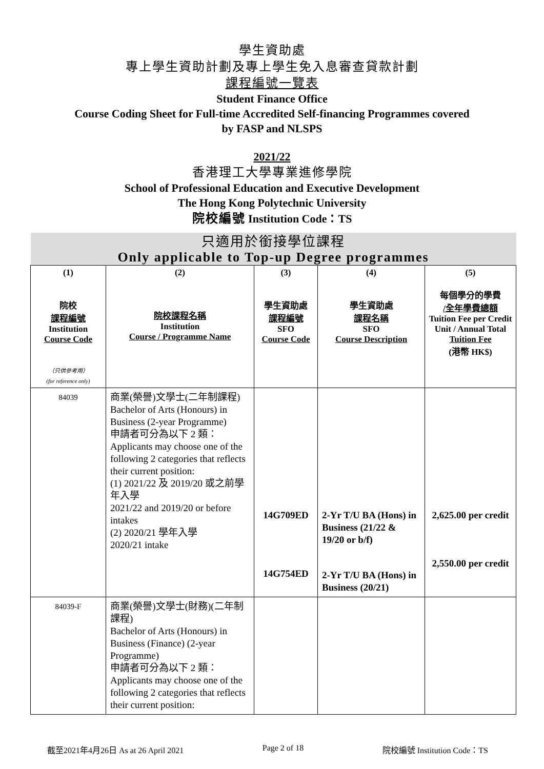學生資助處
專上學生資助計劃及專上學生免入息審查貸款計劃
課程編號一覽表
Student Finance Office
Course Coding Sheet for Full-time Accredited Self-financing Programmes covered
by FASP and NLSPS
2021/22
香港理工大學專業進修學院
School of Professional Education and Executive Development
The Hong Kong Polytechnic University
院校編號 Institution Code：TS
| 只適用於銜接學位課程 Only applicable to Top-up Degree programmes | | | | |
| (1) 院校 課程編號 Institution Course Code （只供參考用） (for reference only) | (2) 院校課程名稱 Institution Course / Programme Name | (3) 學生資助處 課程編號 SFO Course Code | (4) 學生資助處 課程名稱 SFO Course Description | (5) 每個學分的學費 /全年學費總額 Tuition Fee per Credit Unit / Annual Total Tuition Fee (港幣 HK$) |
| 84039 | 商業(榮譽)文學士(二年制課程) Bachelor of Arts (Honours) in Business (2-year Programme) 申請者可分為以下 2 類： Applicants may choose one of the following 2 categories that reflects their current position: (1) 2021/22 及 2019/20 或之前學年入學 2021/22 and 2019/20 or before intakes (2) 2020/21 學年入學 2020/21 intake | 14G709ED 14G754ED | 2-Yr T/U BA (Hons) in Business (21/22 & 19/20 or b/f) 2-Yr T/U BA (Hons) in Business (20/21) | 2,625.00 per credit 2,550.00 per credit |
| 84039-F | 商業(榮譽)文學士(財務)(二年制課程) Bachelor of Arts (Honours) in Business (Finance) (2-year Programme) 申請者可分為以下 2 類： Applicants may choose one of the following 2 categories that reflects their current position: | | | |
截至2021年4月26日 As at 26 April 2021 Page 2 of 18 院校編號 Institution Code：TS